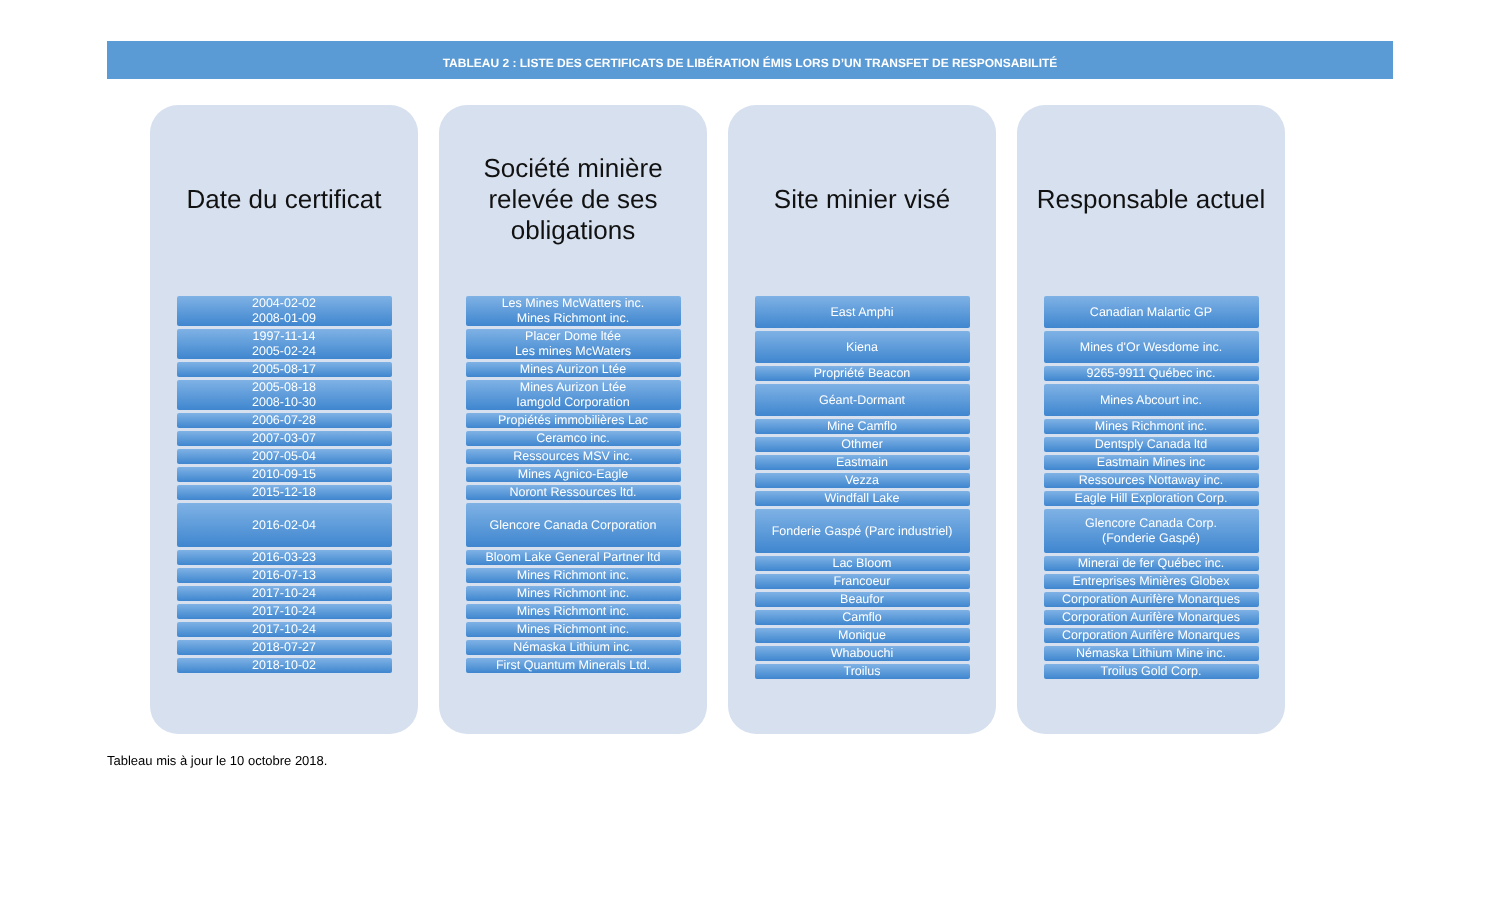TABLEAU 2 : LISTE DES CERTIFICATS DE LIBÉRATION ÉMIS LORS D’UN TRANSFET DE RESPONSABILITÉ
Date du certificat
| 2004-02-02 2008-01-09 |
| 1997-11-14 2005-02-24 |
| 2005-08-17 |
| 2005-08-18 2008-10-30 |
| 2006-07-28 |
| 2007-03-07 |
| 2007-05-04 |
| 2010-09-15 |
| 2015-12-18 |
| 2016-02-04 |
| 2016-03-23 |
| 2016-07-13 |
| 2017-10-24 |
| 2017-10-24 |
| 2017-10-24 |
| 2018-07-27 |
| 2018-10-02 |
Société minière relevée de ses obligations
| Les Mines McWatters inc. Mines Richmont inc. |
| Placer Dome ltée Les mines McWaters |
| Mines Aurizon Ltée |
| Mines Aurizon Ltée Iamgold Corporation |
| Propiétés immobilières Lac |
| Ceramco inc. |
| Ressources MSV inc. |
| Mines Agnico-Eagle |
| Noront Ressources ltd. |
| Glencore Canada Corporation |
| Bloom Lake General Partner ltd |
| Mines Richmont inc. |
| Mines Richmont inc. |
| Mines Richmont inc. |
| Mines Richmont inc. |
| Némaska Lithium inc. |
| First Quantum Minerals Ltd. |
Site minier visé
| East Amphi |
| Kiena |
| Propriété Beacon |
| Géant-Dormant |
| Mine Camflo |
| Othmer |
| Eastmain |
| Vezza |
| Windfall Lake |
| Fonderie Gaspé (Parc industriel) |
| Lac Bloom |
| Francoeur |
| Beaufor |
| Camflo |
| Monique |
| Whabouchi |
| Troilus |
Responsable actuel
| Canadian Malartic GP |
| Mines d'Or Wesdome inc. |
| 9265-9911 Québec inc. |
| Mines Abcourt inc. |
| Mines Richmont inc. |
| Dentsply Canada ltd |
| Eastmain Mines inc |
| Ressources Nottaway inc. |
| Eagle Hill Exploration Corp. |
| Glencore Canada Corp. (Fonderie Gaspé) |
| Minerai de fer Québec inc. |
| Entreprises Minières Globex |
| Corporation Aurifère Monarques |
| Corporation Aurifère Monarques |
| Corporation Aurifère Monarques |
| Némaska Lithium Mine inc. |
| Troilus Gold Corp. |
Tableau mis à jour le 10 octobre 2018.